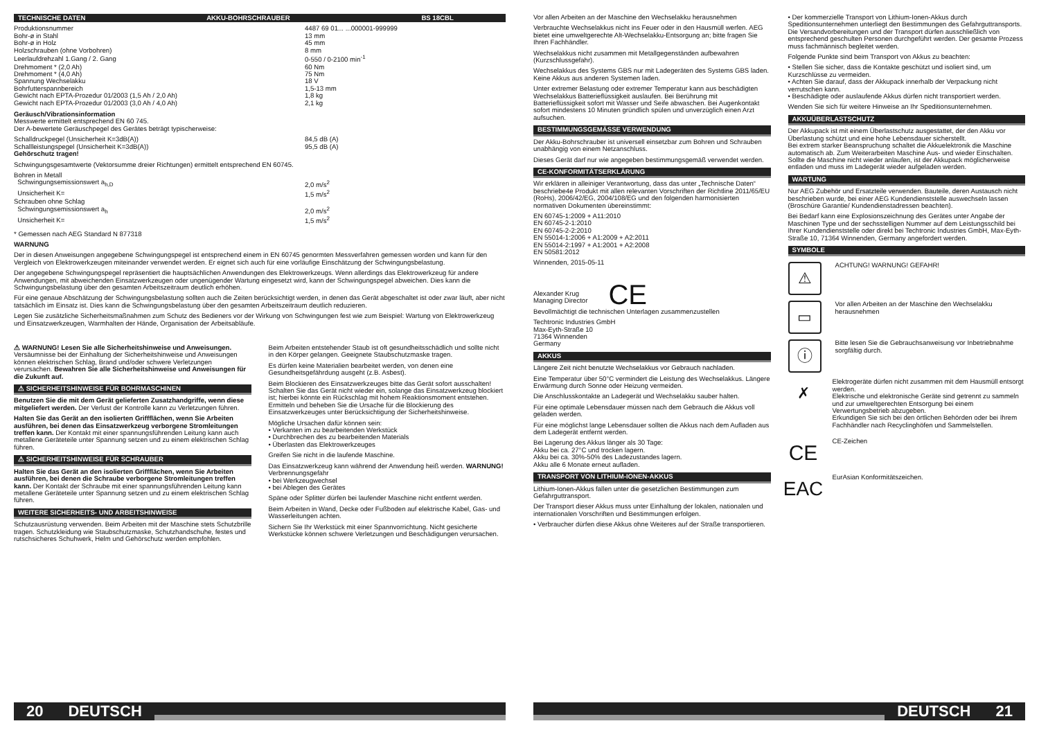| TECHNISCHE DATEN | AKKU-BOHRSCHRAUBER | BS 18CBL |
| --- | --- | --- |
| Produktionsnummer | 4487 69 01... ...000001-999999 |
| Bohr-ø in Stahl | 13 mm |
| Bohr-ø in Holz | 45 mm |
| Holzschrauben (ohne Vorbohren) | 8 mm |
| Leerlaufdrehzahl 1.Gang / 2. Gang | 0-550 / 0-2100 min<sup>-1</sup> |
| Drehmoment * (2,0 Ah) | 60 Nm |
| Drehmoment * (4,0 Ah) | 75 Nm |
| Spannung Wechselakku | 18 V |
| Bohrfutterspannbereich | 1,5-13 mm |
| Gewicht nach EPTA-Prozedur 01/2003 (1,5 Ah / 2,0 Ah) | 1,8 kg |
| Gewicht nach EPTA-Prozedur 01/2003 (3,0 Ah / 4,0 Ah) | 2,1 kg |
Geräusch/Vibrationsinformation
Messwerte ermittelt entsprechend EN 60 745.
Der A-bewertete Geräuschpegel des Gerätes beträgt typischerweise:
| Schalldruckpegel (Unsicherheit K=3dB(A)) | 84,5 dB (A) |
| Schallleistungspegel (Unsicherheit K=3dB(A)) | 95,5 dB (A) |
Gehörschutz tragen!
Schwingungsgesamtwerte (Vektorsumme dreier Richtungen) ermittelt entsprechend EN 60745.
| Bohren in Metall | |
| Schwingungsemissionswert a<sub>h,D</sub> | 2,0 m/s<sup>2</sup> |
| Unsicherheit K= | 1,5 m/s<sup>2</sup> |
| Schrauben ohne Schlag | |
| Schwingungsemissionswert a<sub>h</sub> | 2,0 m/s<sup>2</sup> |
| Unsicherheit K= | 1,5 m/s<sup>2</sup> |
* Gemessen nach AEG Standard N 877318
WARNUNG
Der in diesen Anweisungen angegebene Schwingungspegel ist entsprechend einem in EN 60745 genormten Messverfahren gemessen worden und kann für den Vergleich von Elektrowerkzeugen miteinander verwendet werden. Er eignet sich auch für eine vorläufige Einschätzung der Schwingungsbelastung.
Der angegebene Schwingungspegel repräsentiert die hauptsächlichen Anwendungen des Elektrowerkzeugs. Wenn allerdings das Elektrowerkzeug für andere Anwendungen, mit abweichenden Einsatzwerkzeugen oder ungenügender Wartung eingesetzt wird, kann der Schwingungspegel abweichen. Dies kann die Schwingungsbelastung über den gesamten Arbeitszeitraum deutlich erhöhen.
Für eine genaue Abschätzung der Schwingungsbelastung sollten auch die Zeiten berücksichtigt werden, in denen das Gerät abgeschaltet ist oder zwar läuft, aber nicht tatsächlich im Einsatz ist. Dies kann die Schwingungsbelastung über den gesamten Arbeitszeitraum deutlich reduzieren.
Legen Sie zusätzliche Sicherheitsmaßnahmen zum Schutz des Bedieners vor der Wirkung von Schwingungen fest wie zum Beispiel: Wartung von Elektrowerkzeug und Einsatzwerkzeugen, Warmhalten der Hände, Organisation der Arbeitsabläufe.
⚠ WARNUNG! Lesen Sie alle Sicherheitshinweise und Anweisungen. Versäumnisse bei der Einhaltung der Sicherheitshinweise und Anweisungen können elektrischen Schlag, Brand und/oder schwere Verletzungen verursachen. Bewahren Sie alle Sicherheitshinweise und Anweisungen für die Zukunft auf.
⚠ SICHERHEITSHINWEISE FÜR BOHRMASCHINEN
Benutzen Sie die mit dem Gerät gelieferten Zusatzhandgriffe, wenn diese mitgeliefert werden. Der Verlust der Kontrolle kann zu Verletzungen führen.
Halten Sie das Gerät an den isolierten Griffflächen, wenn Sie Arbeiten ausführen, bei denen das Einsatzwerkzeug verborgene Stromleitungen treffen kann. Der Kontakt mit einer spannungsführenden Leitung kann auch metallene Geräteteile unter Spannung setzen und zu einem elektrischen Schlag führen.
⚠ SICHERHEITSHINWEISE FÜR SCHRAUBER
Halten Sie das Gerät an den isolierten Griffflächen, wenn Sie Arbeiten ausführen, bei denen die Schraube verborgene Stromleitungen treffen kann. Der Kontakt der Schraube mit einer spannungsführenden Leitung kann metallene Geräteteile unter Spannung setzen und zu einem elektrischen Schlag führen.
WEITERE SICHERHEITS- UND ARBEITSHINWEISE
Schutzausrüstung verwenden. Beim Arbeiten mit der Maschine stets Schutzbrille tragen. Schutzkleidung wie Staubschutzmaske, Schutzhandschuhe, festes und rutschsicheres Schuhwerk, Helm und Gehörschutz werden empfohlen.
Beim Arbeiten entstehender Staub ist oft gesundheitsschädlich und sollte nicht in den Körper gelangen. Geeignete Staubschutzmaske tragen.
Es dürfen keine Materialien bearbeitet werden, von denen eine Gesundheitsgefährdung ausgeht (z.B. Asbest).
Beim Blockieren des Einsatzwerkzeuges bitte das Gerät sofort ausschalten! Schalten Sie das Gerät nicht wieder ein, solange das Einsatzwerkzeug blockiert ist; hierbei könnte ein Rückschlag mit hohem Reaktionsmoment entstehen. Ermitteln und beheben Sie die Ursache für die Blockierung des Einsatzwerkzeuges unter Berücksichtigung der Sicherheitshinweise.
Mögliche Ursachen dafür können sein:
• Verkanten im zu bearbeitenden Werkstück
• Durchbrechen des zu bearbeitenden Materials
• Überlasten das Elektrowerkzeuges
Greifen Sie nicht in die laufende Maschine.
Das Einsatzwerkzeug kann während der Anwendung heiß werden. WARNUNG! Verbrennungsgefahr
• bei Werkzeugwechsel
• bei Ablegen des Gerätes
Späne oder Splitter dürfen bei laufender Maschine nicht entfernt werden.
Beim Arbeiten in Wand, Decke oder Fußboden auf elektrische Kabel, Gas- und Wasserleitungen achten.
Sichern Sie Ihr Werkstück mit einer Spannvorrichtung. Nicht gesicherte Werkstücke können schwere Verletzungen und Beschädigungen verursachen.
20 DEUTSCH
Vor allen Arbeiten an der Maschine den Wechselakku herausnehmen
Verbrauchte Wechselakkus nicht ins Feuer oder in den Hausmüll werfen. AEG bietet eine umweltgerechte Alt-Wechselakku-Entsorgung an; bitte fragen Sie Ihren Fachhändler.
Wechselakkus nicht zusammen mit Metallgegenständen aufbewahren (Kurzschlussgefahr).
Wechselakkus des Systems GBS nur mit Ladegeräten des Systems GBS laden. Keine Akkus aus anderen Systemen laden.
Unter extremer Belastung oder extremer Temperatur kann aus beschädigten Wechselakkus Batterieflüssigkeit auslaufen. Bei Berührung mit Batterieflüssigkeit sofort mit Wasser und Seife abwaschen. Bei Augenkontakt sofort mindestens 10 Minuten gründlich spülen und unverzüglich einen Arzt aufsuchen.
BESTIMMUNGSGEMÄSSE VERWENDUNG
Der Akku-Bohrschrauber ist universell einsetzbar zum Bohren und Schrauben unabhängig von einem Netzanschluss.
Dieses Gerät darf nur wie angegeben bestimmungsgemäß verwendet werden.
CE-KONFORMITÄTSERKLÄRUNG
Wir erklären in alleiniger Verantwortung, dass das unter „Technische Daten“ beschriebe4e Produkt mit allen relevanten Vorschriften der Richtline 2011/65/EU (RoHs), 2006/42/EG, 2004/108/EG und den folgenden harmonisierten normativen Dokumenten übereinstimmt:
EN 60745-1:2009 + A11:2010
EN 60745-2-1:2010
EN 60745-2-2:2010
EN 55014-1:2006 + A1:2009 + A2:2011
EN 55014-2:1997 + A1:2001 + A2:2008
EN 50581:2012
Winnenden, 2015-05-11
Alexander Krug
Managing Director
CE
Bevollmächtigt die technischen Unterlagen zusammenzustellen
Techtronic Industries GmbH
Max-Eyth-Straße 10
71364 Winnenden
Germany
AKKUS
Längere Zeit nicht benutzte Wechselakkus vor Gebrauch nachladen.
Eine Temperatur über 50°C vermindert die Leistung des Wechselakkus. Längere Erwärmung durch Sonne oder Heizung vermeiden.
Die Anschlusskontakte an Ladegerät und Wechselakku sauber halten.
Für eine optimale Lebensdauer müssen nach dem Gebrauch die Akkus voll geladen werden.
Für eine möglichst lange Lebensdauer sollten die Akkus nach dem Aufladen aus dem Ladegerät entfernt werden.
Bei Lagerung des Akkus länger als 30 Tage:
Akku bei ca. 27°C und trocken lagern.
Akku bei ca. 30%-50% des Ladezustandes lagern.
Akku alle 6 Monate erneut aufladen.
TRANSPORT VON LITHIUM-IONEN-AKKUS
Lithium-Ionen-Akkus fallen unter die gesetzlichen Bestimmungen zum Gefahrguttransport.
Der Transport dieser Akkus muss unter Einhaltung der lokalen, nationalen und internationalen Vorschriften und Bestimmungen erfolgen.
• Verbraucher dürfen diese Akkus ohne Weiteres auf der Straße transportieren.
• Der kommerzielle Transport von Lithium-Ionen-Akkus durch Speditionsunternehmen unterliegt den Bestimmungen des Gefahrguttransports. Die Versandvorbereitungen und der Transport dürfen ausschließlich von entsprechend geschulten Personen durchgeführt werden. Der gesamte Prozess muss fachmännisch begleitet werden.
Folgende Punkte sind beim Transport von Akkus zu beachten:
• Stellen Sie sicher, dass die Kontakte geschützt und isoliert sind, um Kurzschlüsse zu vermeiden.
• Achten Sie darauf, dass der Akkupack innerhalb der Verpackung nicht verrutschen kann.
• Beschädigte oder auslaufende Akkus dürfen nicht transportiert werden.
Wenden Sie sich für weitere Hinweise an Ihr Speditionsunternehmen.
AKKUÜBERLASTSCHUTZ
Der Akkupack ist mit einem Überlastschutz ausgestattet, der den Akku vor Überlastung schützt und eine hohe Lebensdauer sicherstellt.
Bei extrem starker Beanspruchung schaltet die Akkuelektronik die Maschine automatisch ab. Zum Weiterarbeiten Maschine Aus- und wieder Einschalten. Sollte die Maschine nicht wieder anlaufen, ist der Akkupack möglicherweise entladen und muss im Ladegerät wieder aufgeladen werden.
WARTUNG
Nur AEG Zubehör und Ersatzteile verwenden. Bauteile, deren Austausch nicht beschrieben wurde, bei einer AEG Kundendienststelle auswechseln lassen (Broschüre Garantie/ Kundendienstadressen beachten).
Bei Bedarf kann eine Explosionszeichnung des Gerätes unter Angabe der Maschinen Type und der sechsstelligen Nummer auf dem Leistungsschild bei Ihrer Kundendienststelle oder direkt bei Techtronic Industries GmbH, Max-Eyth-Straße 10, 71364 Winnenden, Germany angefordert werden.
SYMBOLE
⚠
ACHTUNG! WARNUNG! GEFAHR!
▭
Vor allen Arbeiten an der Maschine den Wechselakku herausnehmen
ⓘ
Bitte lesen Sie die Gebrauchsanweisung vor Inbetriebnahme sorgfältig durch.
✗
Elektrogeräte dürfen nicht zusammen mit dem Hausmüll entsorgt werden.
Elektrische und elektronische Geräte sind getrennt zu sammeln und zur umweltgerechten Entsorgung bei einem Verwertungsbetrieb abzugeben.
Erkundigen Sie sich bei den örtlichen Behörden oder bei Ihrem Fachhändler nach Recyclinghöfen und Sammelstellen.
CE
CE-Zeichen
EAC
EurAsian Konformitätszeichen.
DEUTSCH 21